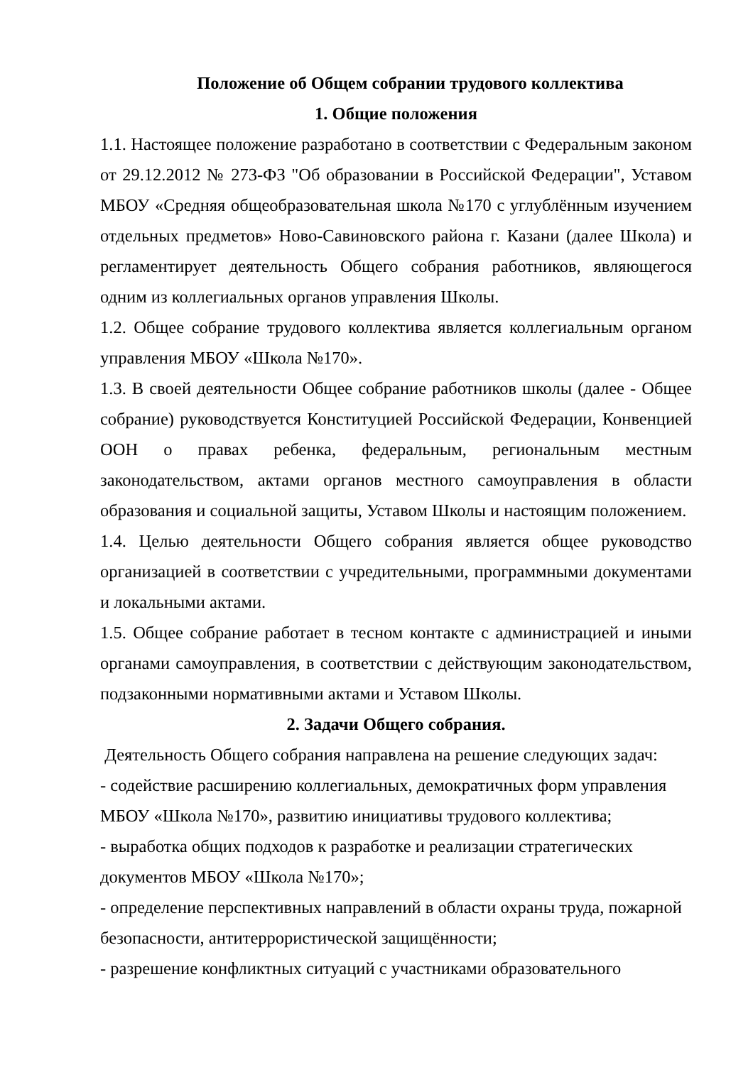Положение об Общем собрании трудового коллектива
1. Общие положения
1.1. Настоящее положение разработано в соответствии с Федеральным законом от 29.12.2012 № 273-ФЗ "Об образовании в Российской Федерации", Уставом МБОУ «Средняя общеобразовательная школа №170 с углублённым изучением отдельных предметов» Ново-Савиновского района г. Казани (далее Школа) и регламентирует деятельность Общего собрания работников, являющегося одним из коллегиальных органов управления Школы.
1.2. Общее собрание трудового коллектива является коллегиальным органом управления МБОУ «Школа №170».
1.3. В своей деятельности Общее собрание работников школы (далее - Общее собрание) руководствуется Конституцией Российской Федерации, Конвенцией ООН о правах ребенка, федеральным, региональным местным законодательством, актами органов местного самоуправления в области образования и социальной защиты, Уставом Школы и настоящим положением.
1.4. Целью деятельности Общего собрания является общее руководство организацией в соответствии с учредительными, программными документами и локальными актами.
1.5. Общее собрание работает в тесном контакте с администрацией и иными органами самоуправления, в соответствии с действующим законодательством, подзаконными нормативными актами и Уставом Школы.
2. Задачи Общего собрания.
Деятельность Общего собрания направлена на решение следующих задач:
- содействие расширению коллегиальных, демократичных форм управления МБОУ «Школа №170», развитию инициативы трудового коллектива;
- выработка общих подходов к разработке и реализации стратегических документов МБОУ «Школа №170»;
- определение перспективных направлений в области охраны труда, пожарной безопасности, антитеррористической защищённости;
- разрешение конфликтных ситуаций с участниками образовательного